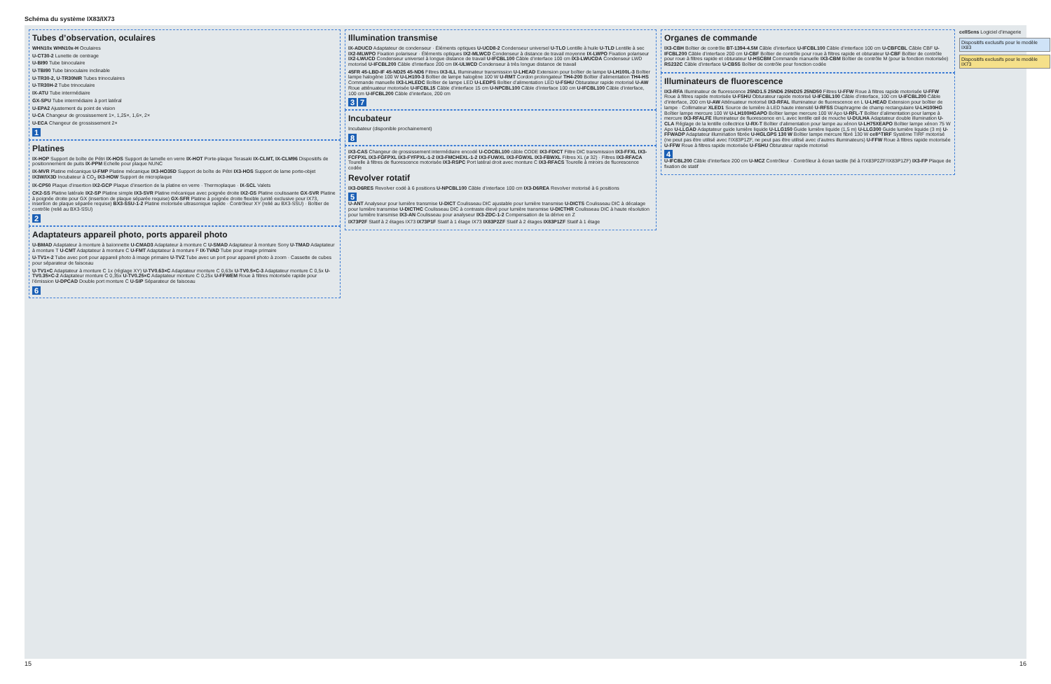Schéma du système IX83/IX73
Tubes d’observation, oculaires
WHN10x WHN10x-H Oculaires
U-CT30-2 Lunette de centrage
U-BI90 Tube binoculaire
U-TBI90 Tube binoculaire inclinable
U-TR30-2, U-TR30NIR Tubes trinoculaires
U-TR30H-2 Tube trinoculaire
IX-ATU Tube intermédiaire
GX-SPU Tube intermédiaire à port latéral
U-EPA2 Ajustement du point de vision
U-CA Changeur de grossissement 1×, 1,25×, 1,6×, 2×
U-ECA Changeur de grossissement 2×
1
Platines
IX-HOP Support de boîte de Pétri IX-HOS Support de lamelle en verre IX-HOT Porte-plaque Terasaki IX-CLMT, IX-CLM96 Dispositifs de positionnement de puits IX-PPM Echelle pour plaque NUNC
IX-MVR Platine mécanique U-FMP Platine mécanique IX3-HO35D Support de boîte de Pétri IX3-HOS Support de lame porte-objet IX3W/IX3D Incubateur à CO<sub>2</sub> IX3-HOW Support de microplaque
IX-CP50 Plaque d’insertion IX2-GCP Plaque d’insertion de la platine en verre · Thermoplaque · IX-SCL Valets
CK2-SS Platine latérale IX2-SP Platine simple IX3-SVR Platine mécanique avec poignée droite IX2-GS Platine coulissante GX-SVR Platine à poignée droite pour GX (insertion de plaque séparée requise) GX-SFR Platine à poignée droite flexible (unité exclusive pour IX73, insertion de plaque séparée requise) BX3-SSU-1-2 Platine motorisée ultrasonique rapide · Contrôleur XY (relié au BX3-SSU) · Boîtier de contrôle (relié au BX3-SSU)
2
Adaptateurs appareil photo, ports appareil photo
U-BMAD Adaptateur à monture à baïonnette U-CMAD3 Adaptateur à monture C U-SMAD Adaptateur à monture Sony U-TMAD Adaptateur à monture T U-CMT Adaptateur à monture C U-FMT Adaptateur à monture F IX-TVAD Tube pour image primaire
U-TV1×-2 Tube avec port pour appareil photo à image primaire U-TVZ Tube avec un port pour appareil photo à zoom · Cassette de cubes pour séparateur de faisceau
U-TV1×C Adaptateur à monture C 1x (réglage XY) U-TV0.63×C Adaptateur monture C 0,63x U-TV0.5×C-3 Adaptateur monture C 0,5x U-TV0.35×C-2 Adaptateur monture C 0,35x U-TV0.25×C Adaptateur monture C 0,25x U-FFWEM Roue à filtres motorisée rapide pour l’émission U-DPCAD Double port monture C U-SIP Séparateur de faisceau
6
Illumination transmise
IX-ADUCD Adaptateur de condenseur · Éléments optiques U-UCD8-2 Condenseur universel U-TLO Lentille à huile U-TLD Lentille à sec IX2-MLWPO Fixation polariseur · Éléments optiques IX2-MLWCD Condenseur à distance de travail moyenne IX-LWPO Fixation polariseur IX2-LWUCD Condenseur universel à longue distance de travail U-IFCBL100 Câble d’interface 100 cm IX3-LWUCDA Condenseur LWD motorisé U-IFCBL200 Câble d’interface 200 cm IX-ULWCD Condenseur à très longue distance de travail
45FR 45-LBD-IF 45-ND25 45-ND6 Filtres IX3-ILL Illuminateur transmission U-LHEAD Extension pour boîtier de lampe U-LH100L-3 Boîtier lampe halogène 100 W U-LH100-3 Boîtier de lampe halogène 100 W U-RMT Cordon prolongateur TH4-200 Boîtier d’alimentation TH4-HS Commande manuelle IX3-LHLEDC Boîtier de lampe LED U-LEDPS Boîtier d’alimentation LED U-FSHU Obturateur rapide motorisé U-AW Roue atténuateur motorisée U-IFCBL15 Câble d’interface 15 cm U-NPCBL100 Câble d’interface 100 cm U-IFCBL100 Câble d’interface, 100 cm U-IFCBL200 Câble d’interface, 200 cm
3 7
Incubateur
Incubateur (disponible prochainement)
8
IX3-CAS Changeur de grossissement intermédiaire encodé U-COCBL100 câble CODE IX3-FDICT Filtre DIC transmission IX3-FFXL IX3-FCFPXL IX3-FGFPXL IX3-FYFPXL-1-2 IX3-FMCHEXL-1-2 IX3-FUWXL IX3-FGWXL IX3-FBWXL Filtres XL (ø 32) · Filtres IX3-RFACA Tourelle à filtres de fluorescence motorisée IX3-RSPC Port latéral droit avec monture C IX3-RFACS Tourelle à miroirs de fluorescence codée
Revolver rotatif
IX3-D6RES Revolver codé à 6 positions U-NPCBL100 Câble d’interface 100 cm IX3-D6REA Revolver motorisé à 6 positions
5
U-ANT Analyseur pour lumière transmise U-DICT Coulisseau DIC ajustable pour lumière transmise U-DICTS Coulisseau DIC à décalage pour lumière transmise U-DICTHC Coulisseau DIC à contraste élevé pour lumière transmise U-DICTHR Coulisseau DIC à haute résolution pour lumière transmise IX3-AN Coulisseau pour analyseur IX3-ZDC-1-2 Compensation de la dérive en Z
IX73P2F Statif à 2 étages IX73 IX73P1F Statif à 1 étage IX73 IX83P2ZF Statif à 2 étages IX83P1ZF Statif à 1 étage
Organes de commande
IX3-CBH Boîtier de contrôle BT-1394-4.5M Câble d’interface U-IFCBL100 Câble d’interface 100 cm U-CBFCBL Câble CBF U-IFCBL200 Câble d’interface 200 cm U-CBF Boîtier de contrôle pour roue à filtres rapide et obturateur U-CBF Boîtier de contrôle pour roue à filtres rapide et obturateur U-HSCBM Commande manuelle IX3-CBM Boîtier de contrôle M (pour la fonction motorisée) RS232C Câble d’interface U-CB5S Boîtier de contrôle pour fonction codée
Illuminateurs de fluorescence
IX3-RFA Illuminateur de fluorescence 25ND1.5 25ND6 25ND25 25ND50 Filtres U-FFW Roue à filtres rapide motorisée U-FFW Roue à filtres rapide motorisée U-FSHU Obturateur rapide motorisé U-IFCBL100 Câble d’interface, 100 cm U-IFCBL200 Câble d’interface, 200 cm U-AW Atténuateur motorisé IX3-RFAL Illuminateur de fluorescence en L U-LHEAD Extension pour boîtier de lampe · Collimateur XLED1 Source de lumière à LED haute intensité U-RFSS Diaphragme de champ rectangulaire U-LH100HG Boîtier lampe mercure 100 W U-LH100HGAPO Boîtier lampe mercure 100 W Apo U-RFL-T Boîtier d’alimentation pour lampe à mercure IX3-RFALFE Illuminateur de fluorescence en L avec lentille œil de mouche U-DULHA Adaptateur double illumination U-CLA Réglage de la lentille collectrice U-RX-T Boîtier d’alimentation pour lampe au xénon U-LH75XEAPO Boîtier lampe xénon 75 W Apo U-LLGAD Adaptateur guide lumière liquide U-LLG150 Guide lumière liquide (1,5 m) U-LLG300 Guide lumière liquide (3 m) U-FFWADP Adaptateur illumination fibrée U-HGLGPS 130 W Boîtier lampe mercure fibré 130 W cell^TIRF Système TIRF motorisé (ne peut pas être utilisé avec l’IX83P1ZF, ne peut pas être utilisé avec d’autres illuminateurs) U-FFW Roue à filtres rapide motorisée U-FFW Roue à filtres rapide motorisée U-FSHU Obturateur rapide motorisé
4
U-IFCBL200 Câble d’interface 200 cm U-MCZ Contrôleur · Contrôleur à écran tactile (lié à l’IX83P2ZF/IX83P1ZF) IX3-FP Plaque de fixation de statif
cellSens Logiciel d’imagerie
Dispositifs exclusifs pour le modèle IX83
Dispositifs exclusifs pour le modèle IX73
15 16